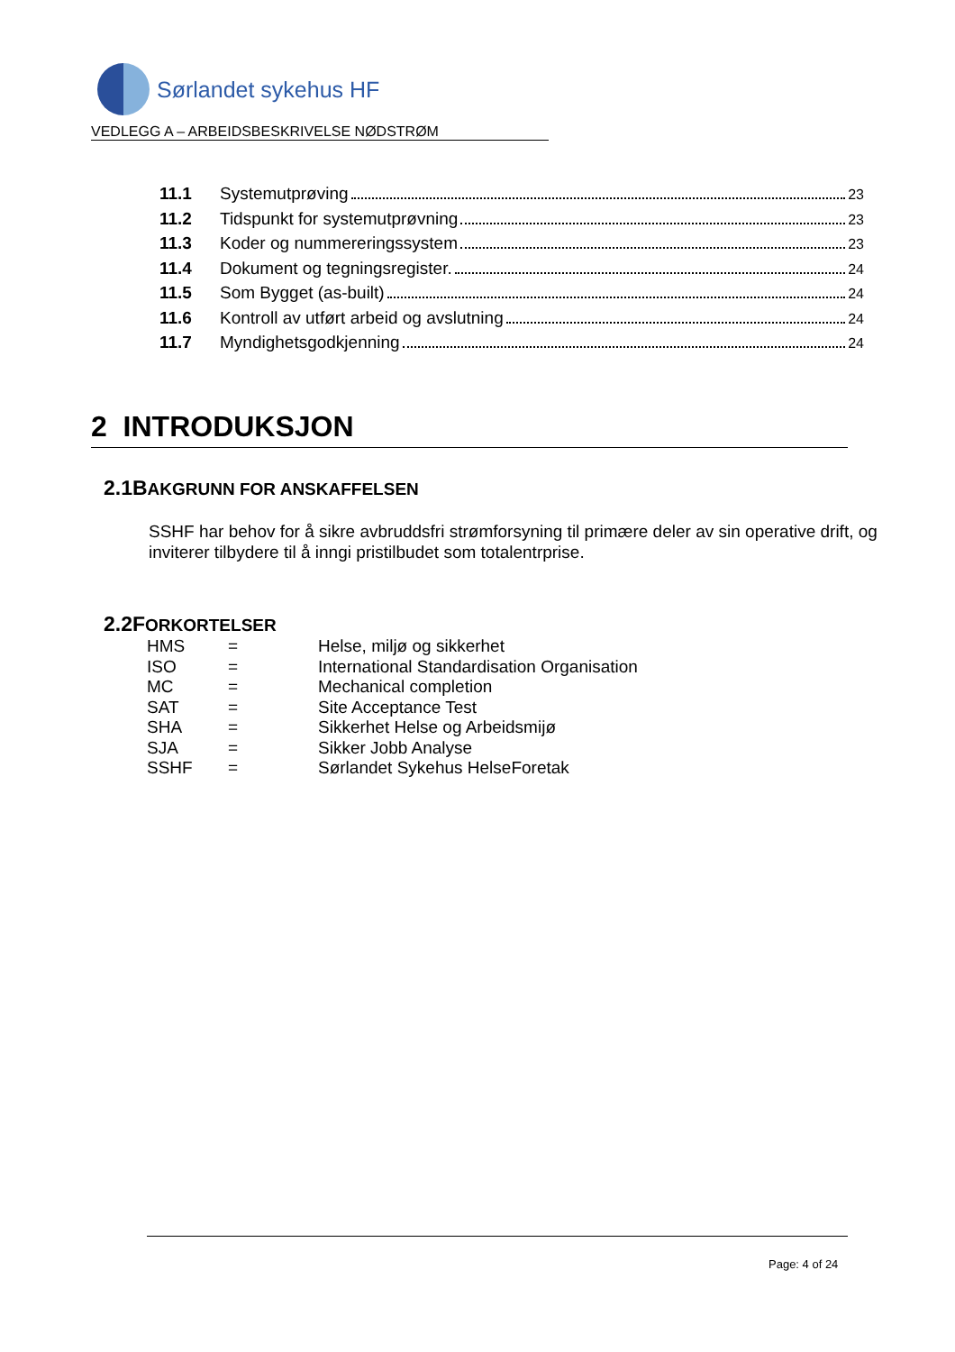Sørlandet sykehus HF
VEDLEGG A – ARBEIDSBESKRIVELSE NØDSTRØM
11.1 Systemutprøving 23
11.2 Tidspunkt for systemutprøvning 23
11.3 Koder og nummereringssystem 23
11.4 Dokument og tegningsregister. 24
11.5 Som Bygget (as-built) 24
11.6 Kontroll av utført arbeid og avslutning 24
11.7 Myndighetsgodkjenning 24
2 INTRODUKSJON
2.1BAKGRUNN FOR ANSKAFFELSEN
SSHF har behov for å sikre avbruddsfri strømforsyning til primære deler av sin operative drift, og inviterer tilbydere til å inngi pristilbudet som totalentrprise.
2.2FORKORTELSER
| HMS | = | Helse, miljø og sikkerhet |
| ISO | = | International Standardisation Organisation |
| MC | = | Mechanical completion |
| SAT | = | Site Acceptance Test |
| SHA | = | Sikkerhet Helse og Arbeidsmijø |
| SJA | = | Sikker Jobb Analyse |
| SSHF | = | Sørlandet Sykehus HelseForetak |
Page: 4 of 24